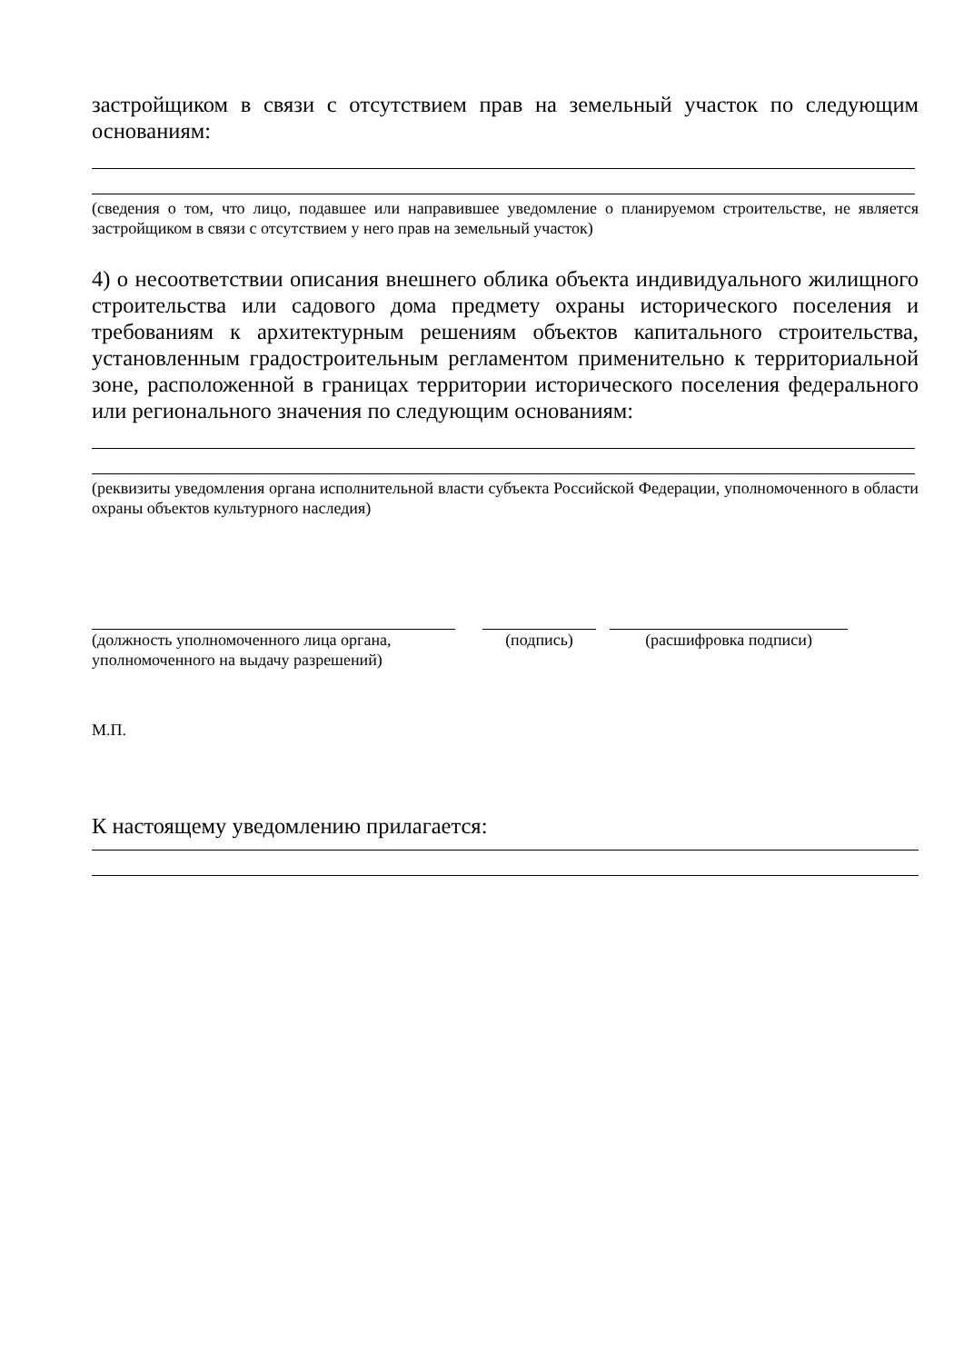застройщиком в связи с отсутствием прав на земельный участок по следующим основаниям:
(сведения о том, что лицо, подавшее или направившее уведомление о планируемом строительстве, не является застройщиком в связи с отсутствием у него прав на земельный участок)
4) о несоответствии описания внешнего облика объекта индивидуального жилищного строительства или садового дома предмету охраны исторического поселения и требованиям к архитектурным решениям объектов капитального строительства, установленным градостроительным регламентом применительно к территориальной зоне, расположенной в границах территории исторического поселения федерального или регионального значения по следующим основаниям:
(реквизиты уведомления органа исполнительной власти субъекта Российской Федерации, уполномоченного в области охраны объектов культурного наследия)
(должность уполномоченного лица органа, уполномоченного на выдачу разрешений)
(подпись) (расшифровка подписи)
М.П.
К настоящему уведомлению прилагается: